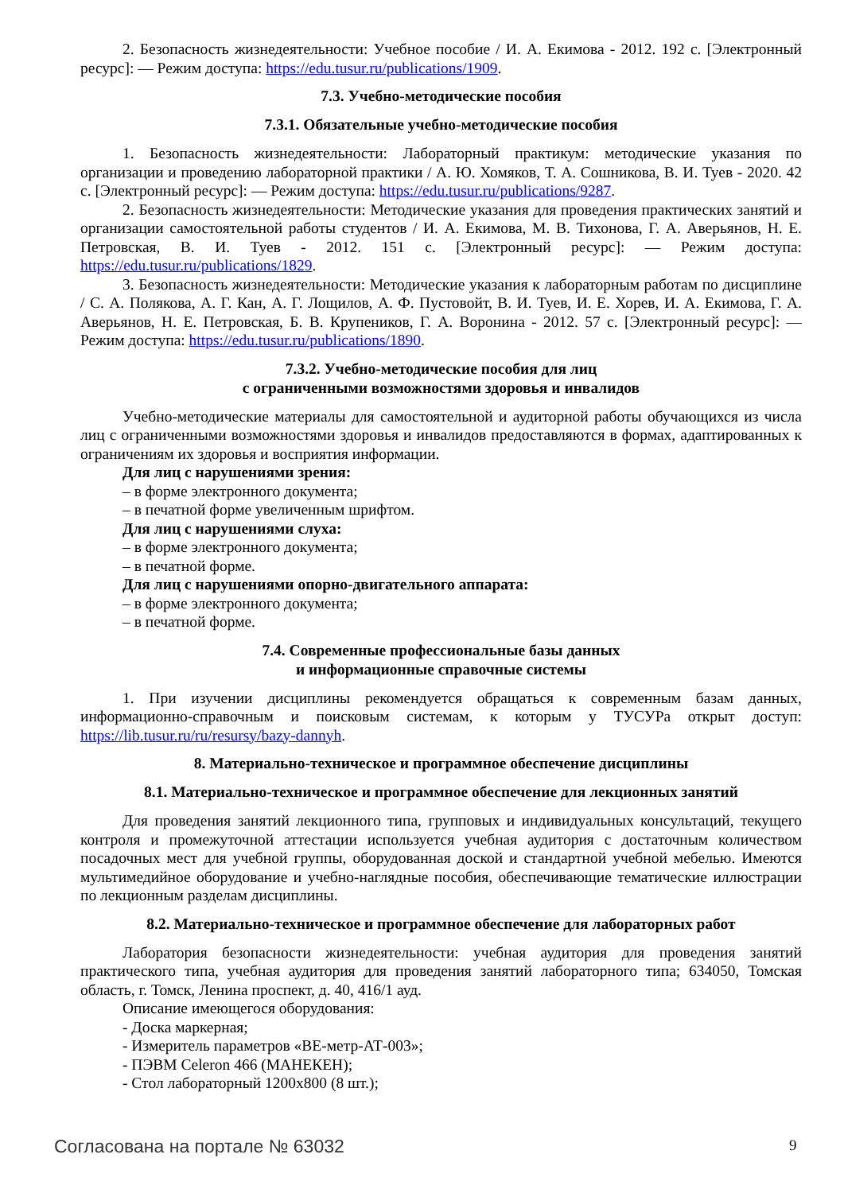2. Безопасность жизнедеятельности: Учебное пособие / И. А. Екимова - 2012. 192 с. [Электронный ресурс]: — Режим доступа: https://edu.tusur.ru/publications/1909.
7.3. Учебно-методические пособия
7.3.1. Обязательные учебно-методические пособия
1. Безопасность жизнедеятельности: Лабораторный практикум: методические указания по организации и проведению лабораторной практики / А. Ю. Хомяков, Т. А. Сошникова, В. И. Туев - 2020. 42 с. [Электронный ресурс]: — Режим доступа: https://edu.tusur.ru/publications/9287.
2. Безопасность жизнедеятельности: Методические указания для проведения практических занятий и организации самостоятельной работы студентов / И. А. Екимова, М. В. Тихонова, Г. А. Аверьянов, Н. Е. Петровская, В. И. Туев - 2012. 151 с. [Электронный ресурс]: — Режим доступа: https://edu.tusur.ru/publications/1829.
3. Безопасность жизнедеятельности: Методические указания к лабораторным работам по дисциплине / С. А. Полякова, А. Г. Кан, А. Г. Лощилов, А. Ф. Пустовойт, В. И. Туев, И. Е. Хорев, И. А. Екимова, Г. А. Аверьянов, Н. Е. Петровская, Б. В. Крупеников, Г. А. Воронина - 2012. 57 с. [Электронный ресурс]: — Режим доступа: https://edu.tusur.ru/publications/1890.
7.3.2. Учебно-методические пособия для лиц
с ограниченными возможностями здоровья и инвалидов
Учебно-методические материалы для самостоятельной и аудиторной работы обучающихся из числа лиц с ограниченными возможностями здоровья и инвалидов предоставляются в формах, адаптированных к ограничениям их здоровья и восприятия информации.
Для лиц с нарушениями зрения:
– в форме электронного документа;
– в печатной форме увеличенным шрифтом.
Для лиц с нарушениями слуха:
– в форме электронного документа;
– в печатной форме.
Для лиц с нарушениями опорно-двигательного аппарата:
– в форме электронного документа;
– в печатной форме.
7.4. Современные профессиональные базы данных
и информационные справочные системы
1. При изучении дисциплины рекомендуется обращаться к современным базам данных, информационно-справочным и поисковым системам, к которым у ТУСУРа открыт доступ: https://lib.tusur.ru/ru/resursy/bazy-dannyh.
8. Материально-техническое и программное обеспечение дисциплины
8.1. Материально-техническое и программное обеспечение для лекционных занятий
Для проведения занятий лекционного типа, групповых и индивидуальных консультаций, текущего контроля и промежуточной аттестации используется учебная аудитория с достаточным количеством посадочных мест для учебной группы, оборудованная доской и стандартной учебной мебелью. Имеются мультимедийное оборудование и учебно-наглядные пособия, обеспечивающие тематические иллюстрации по лекционным разделам дисциплины.
8.2. Материально-техническое и программное обеспечение для лабораторных работ
Лаборатория безопасности жизнедеятельности: учебная аудитория для проведения занятий практического типа, учебная аудитория для проведения занятий лабораторного типа; 634050, Томская область, г. Томск, Ленина проспект, д. 40, 416/1 ауд.
Описание имеющегося оборудования:
- Доска маркерная;
- Измеритель параметров «ВЕ-метр-АТ-003»;
- ПЭВМ Celeron 466 (МАНЕКЕН);
- Стол лабораторный 1200х800 (8 шт.);
Согласована на портале № 63032 9